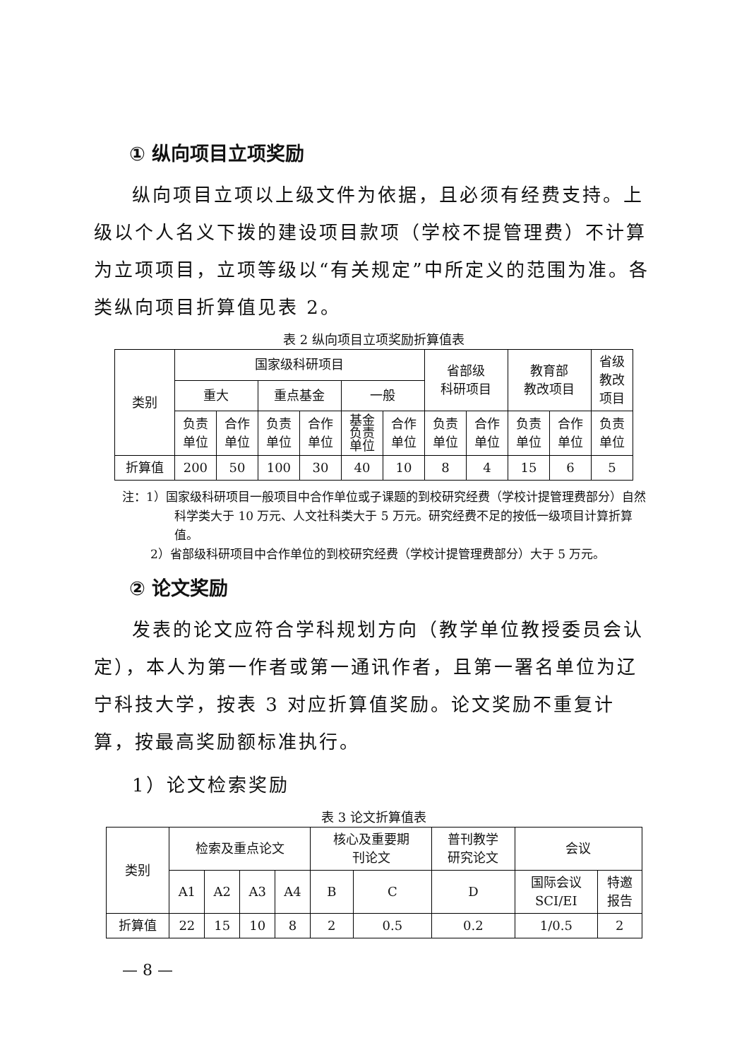① 纵向项目立项奖励
纵向项目立项以上级文件为依据，且必须有经费支持。上级以个人名义下拨的建设项目款项（学校不提管理费）不计算为立项项目，立项等级以“有关规定”中所定义的范围为准。各类纵向项目折算值见表 2。
表 2 纵向项目立项奖励折算值表
| 类别 | 国家级科研项目 | | | | | | 省部级 科研项目 | | 教育部 教改项目 | | 省级 教改 项目 |
| --- | --- | --- | --- | --- | --- | --- | --- | --- | --- | --- | --- |
| | 重大 | | 重点基金 | | 一般 | | | | | | |
| | 负责 单位 | 合作 单位 | 负责 单位 | 合作 单位 | 基金 负责 单位 | 合作 单位 | 负责 单位 | 合作 单位 | 负责 单位 | 合作 单位 | 负责 单位 |
| 折算值 | 200 | 50 | 100 | 30 | 40 | 10 | 8 | 4 | 15 | 6 | 5 |
注：1）国家级科研项目一般项目中合作单位或子课题的到校研究经费（学校计提管理费部分）自然科学类大于 10 万元、人文社科类大于 5 万元。研究经费不足的按低一级项目计算折算值。
2）省部级科研项目中合作单位的到校研究经费（学校计提管理费部分）大于 5 万元。
② 论文奖励
发表的论文应符合学科规划方向（教学单位教授委员会认定），本人为第一作者或第一通讯作者，且第一署名单位为辽宁科技大学，按表 3 对应折算值奖励。论文奖励不重复计算，按最高奖励额标准执行。
1）论文检索奖励
表 3 论文折算值表
| 类别 | 检索及重点论文 | | | | 核心及重要期 刊论文 | | 普刊教学 研究论文 | 会议 | |
| --- | --- | --- | --- | --- | --- | --- | --- | --- | --- |
| | A1 | A2 | A3 | A4 | B | C | D | 国际会议 SCI/EI | 特邀 报告 |
| 折算值 | 22 | 15 | 10 | 8 | 2 | 0.5 | 0.2 | 1/0.5 | 2 |
— 8 —